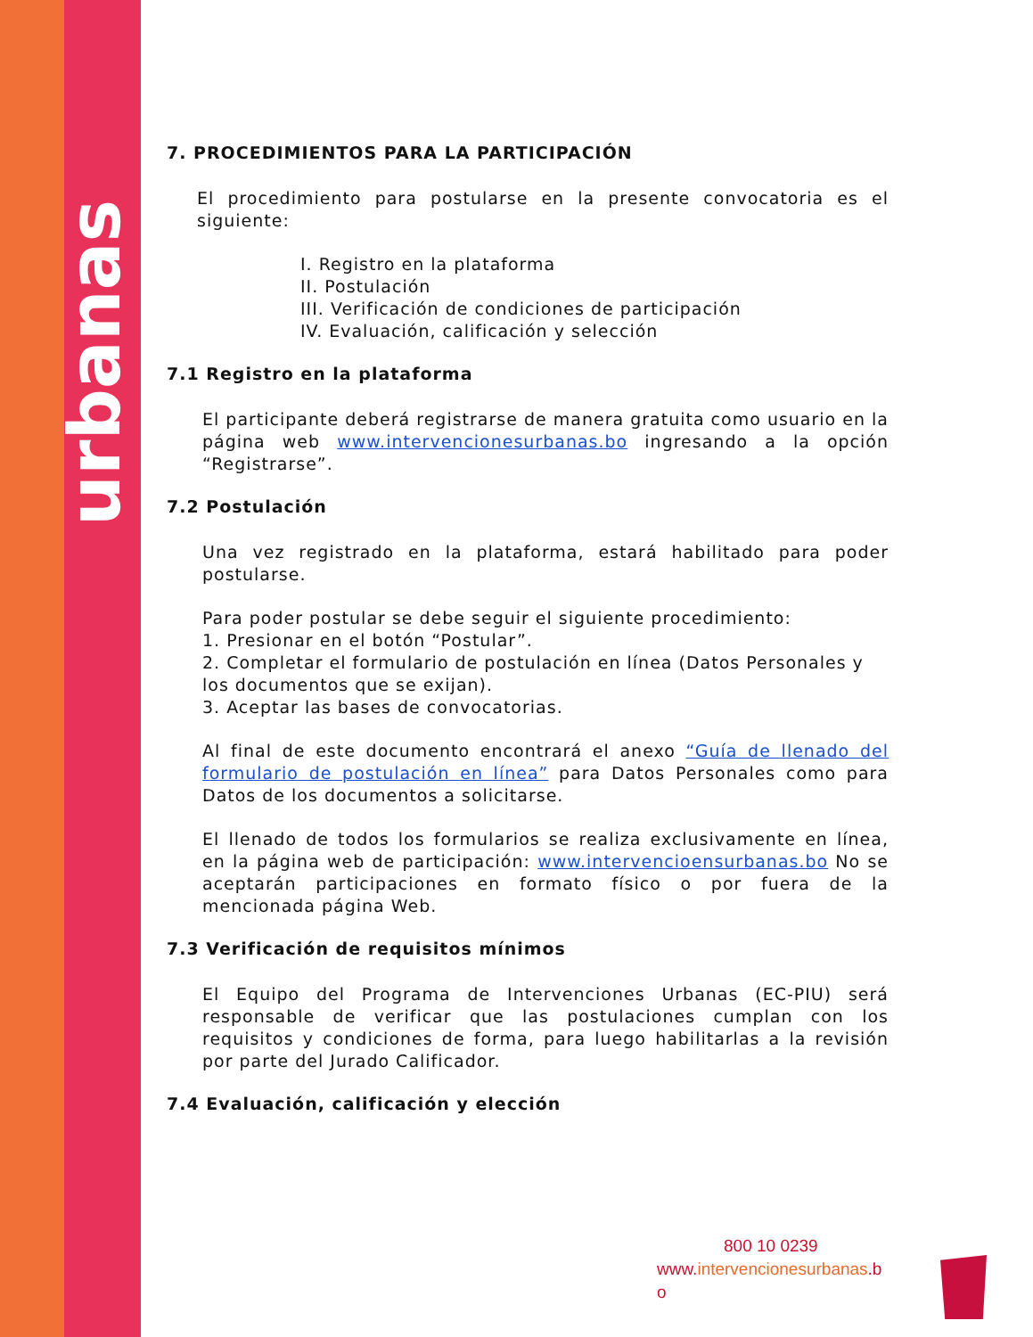urbanas
7. PROCEDIMIENTOS PARA LA PARTICIPACIÓN
El procedimiento para postularse en la presente convocatoria es el siguiente:
I. Registro en la plataforma
II. Postulación
III. Verificación de condiciones de participación
IV. Evaluación, calificación y selección
7.1 Registro en la plataforma
El participante deberá registrarse de manera gratuita como usuario en la página web www.intervencionesurbanas.bo ingresando a la opción “Registrarse”.
7.2 Postulación
Una vez registrado en la plataforma, estará habilitado para poder postularse.
Para poder postular se debe seguir el siguiente procedimiento:
1. Presionar en el botón “Postular”.
2. Completar el formulario de postulación en línea (Datos Personales y los documentos que se exijan).
3. Aceptar las bases de convocatorias.
Al final de este documento encontrará el anexo “Guía de llenado del formulario de postulación en línea” para Datos Personales como para Datos de los documentos a solicitarse.
El llenado de todos los formularios se realiza exclusivamente en línea, en la página web de participación: www.intervencioensurbanas.bo No se aceptarán participaciones en formato físico o por fuera de la mencionada página Web.
7.3 Verificación de requisitos mínimos
El Equipo del Programa de Intervenciones Urbanas (EC-PIU) será responsable de verificar que las postulaciones cumplan con los requisitos y condiciones de forma, para luego habilitarlas a la revisión por parte del Jurado Calificador.
7.4 Evaluación, calificación y elección
800 10 0239
www.intervencionesurbanas.b
o